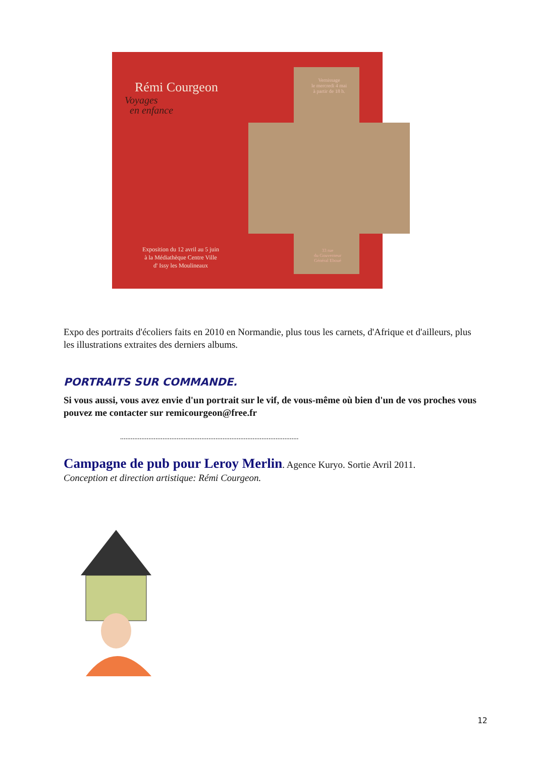Rémi Courgeon
Voyages
en enfance
Vernissage
le mercredi 4 mai
à partir de 18 h.
Exposition du 12 avril au 5 juin
à la Médiathèque Centre Ville
d' Issy les Moulineaux
33 rue
du Gouverneur
Général Eboué
Expo des portraits d'écoliers faits en 2010 en Normandie, plus tous les carnets, d'Afrique et d'ailleurs, plus les illustrations extraites des derniers albums.
PORTRAITS SUR COMMANDE.
Si vous aussi, vous avez envie d'un portrait sur le vif, de vous-même où bien d'un de vos proches vous pouvez me contacter sur remicourgeon@free.fr
.....................................................................................................
Campagne de pub pour Leroy Merlin. Agence Kuryo. Sortie Avril 2011.
Conception et direction artistique: Rémi Courgeon.
12